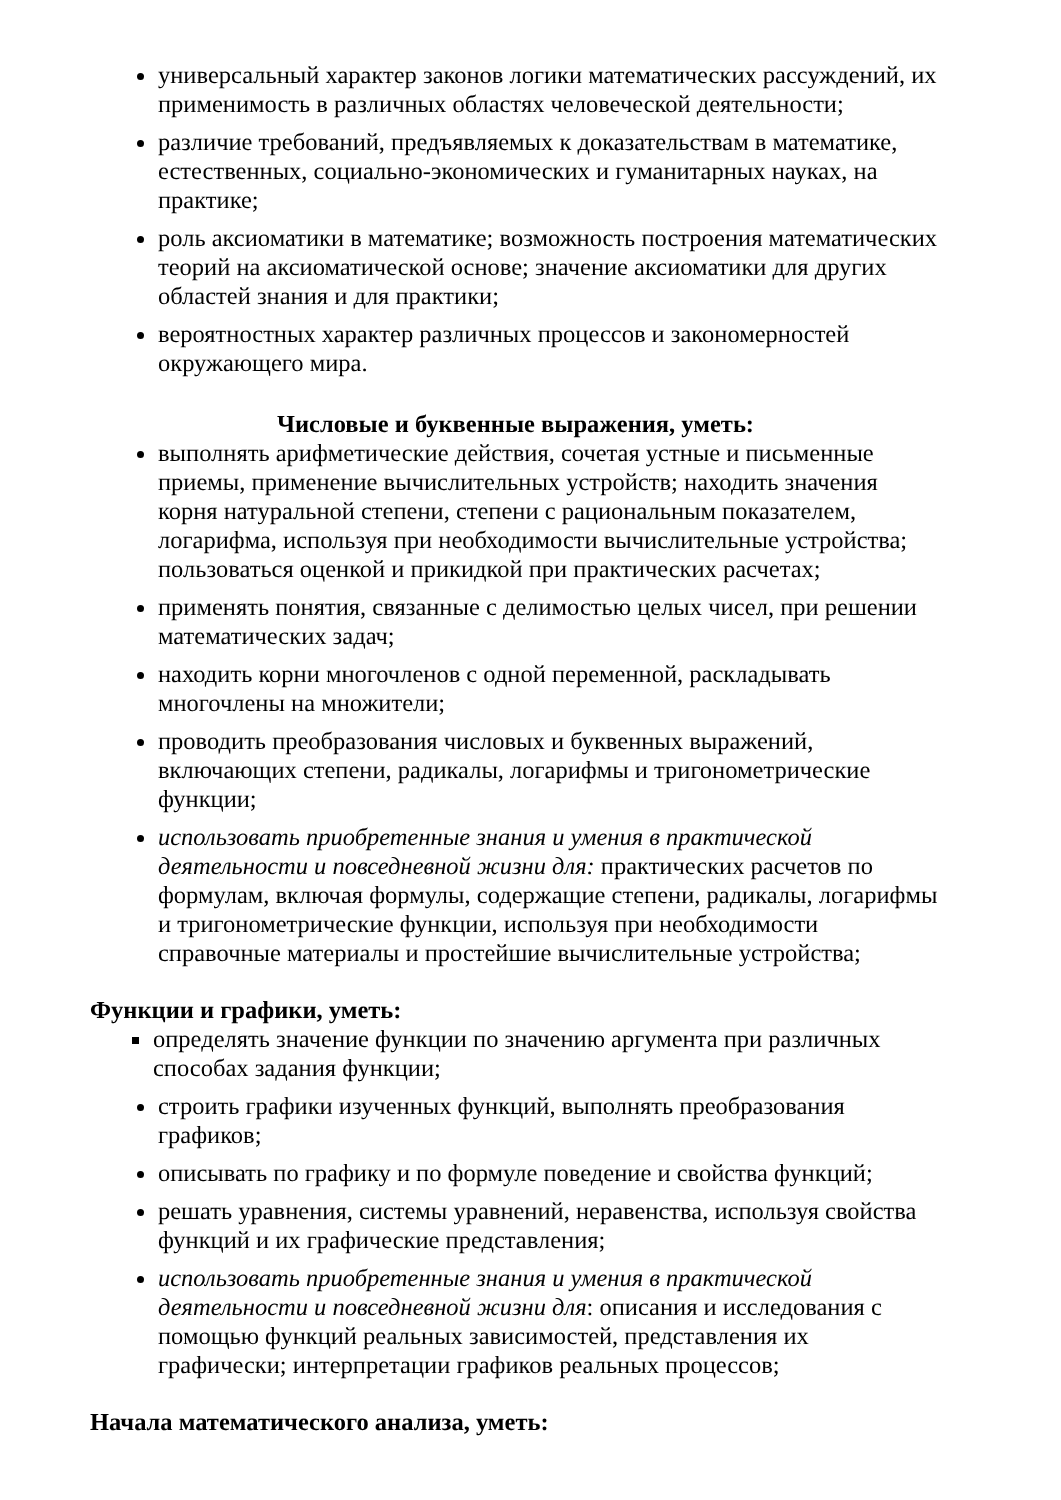универсальный характер законов логики математических рассуждений, их применимость в различных областях человеческой деятельности;
различие требований, предъявляемых к доказательствам в математике, естественных, социально-экономических и гуманитарных науках, на практике;
роль аксиоматики в математике; возможность построения математических теорий на аксиоматической основе; значение аксиоматики для других областей знания и для практики;
вероятностных характер различных процессов и закономерностей окружающего мира.
Числовые и буквенные выражения, уметь:
выполнять арифметические действия, сочетая устные и письменные приемы, применение вычислительных устройств; находить значения корня натуральной степени, степени с рациональным показателем, логарифма, используя при необходимости вычислительные устройства; пользоваться оценкой и прикидкой при практических расчетах;
применять понятия, связанные с делимостью целых чисел, при решении математических задач;
находить корни многочленов с одной переменной, раскладывать многочлены на множители;
проводить преобразования числовых и буквенных выражений, включающих степени, радикалы, логарифмы и тригонометрические функции;
использовать приобретенные знания и умения в практической деятельности и повседневной жизни для: практических расчетов по формулам, включая формулы, содержащие степени, радикалы, логарифмы и тригонометрические функции, используя при необходимости справочные материалы и простейшие вычислительные устройства;
Функции и графики, уметь:
определять значение функции по значению аргумента при различных способах задания функции;
строить графики изученных функций, выполнять преобразования графиков;
описывать по графику и по формуле поведение и свойства функций;
решать уравнения, системы уравнений, неравенства, используя свойства функций и их графические представления;
использовать приобретенные знания и умения в практической деятельности и повседневной жизни для: описания и исследования с помощью функций реальных зависимостей, представления их графически; интерпретации графиков реальных процессов;
Начала математического анализа, уметь: